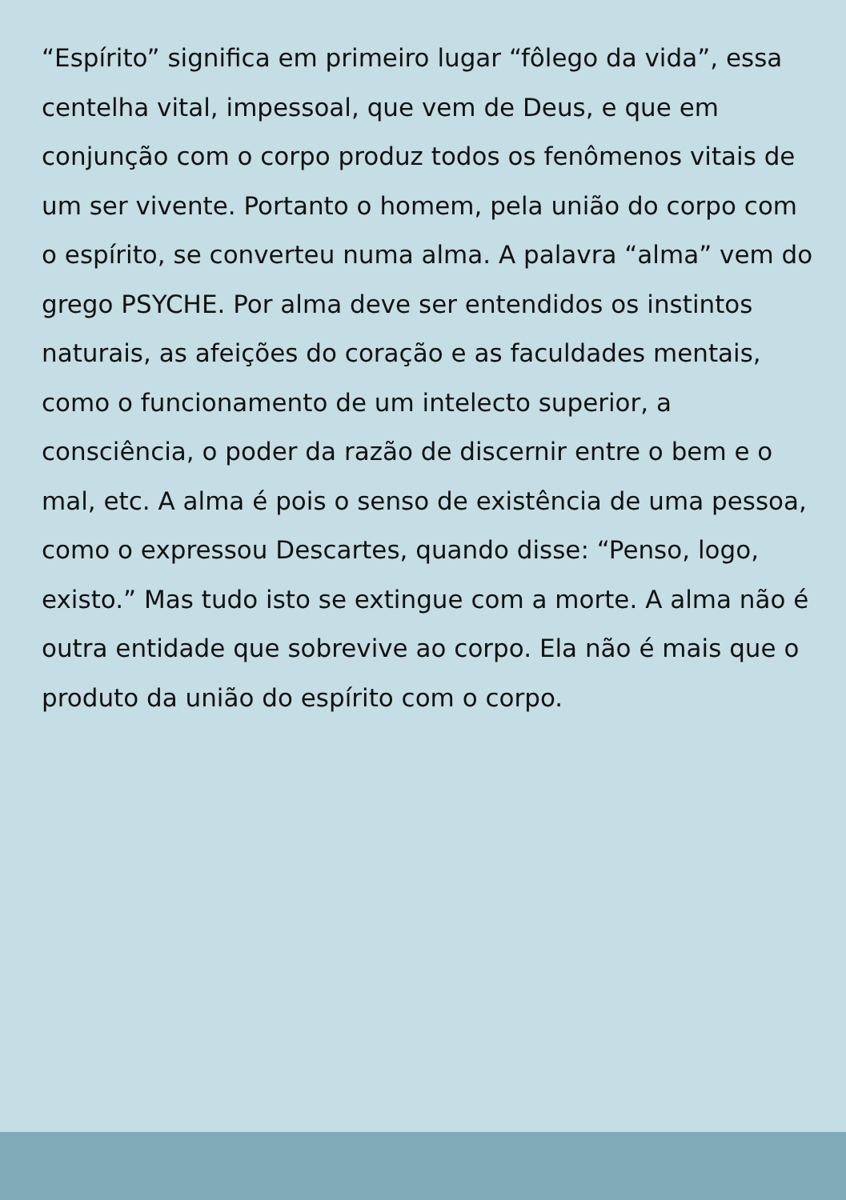“Espírito” significa em primeiro lugar “fôlego da vida”, essa centelha vital, impessoal, que vem de Deus, e que em conjunção com o corpo produz todos os fenômenos vitais de um ser vivente. Portanto o homem, pela união do corpo com o espírito, se converteu numa alma. A palavra “alma” vem do grego PSYCHE. Por alma deve ser entendidos os instintos naturais, as afeições do coração e as faculdades mentais, como o funcionamento de um intelecto superior, a consciência, o poder da razão de discernir entre o bem e o mal, etc. A alma é pois o senso de existência de uma pessoa, como o expressou Descartes, quando disse: “Penso, logo, existo.” Mas tudo isto se extingue com a morte. A alma não é outra entidade que sobrevive ao corpo. Ela não é mais que o produto da união do espírito com o corpo.